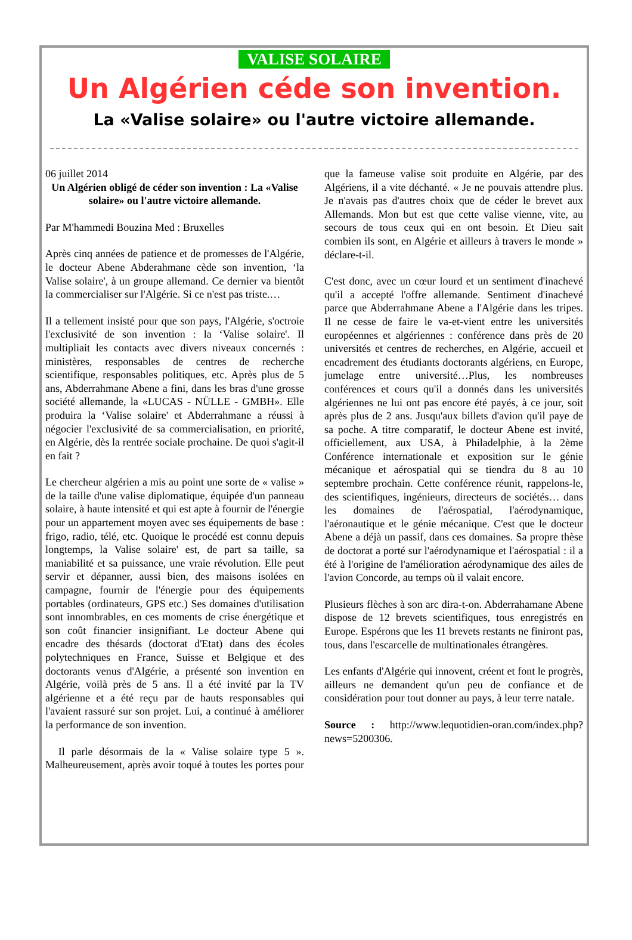VALISE SOLAIRE
Un Algérien céde son invention.
La «Valise solaire» ou l'autre victoire allemande.
06 juillet 2014
Un Algérien obligé de céder son invention : La «Valise solaire» ou l'autre victoire allemande.
Par M'hammedi Bouzina Med : Bruxelles
Après cinq années de patience et de promesses de l'Algérie, le docteur Abene Abderahmane cède son invention, ‘la Valise solaire', à un groupe allemand. Ce dernier va bientôt la commercialiser sur l'Algérie. Si ce n'est pas triste.…
Il a tellement insisté pour que son pays, l'Algérie, s'octroie l'exclusivité de son invention : la ‘Valise solaire'. Il multipliait les contacts avec divers niveaux concernés : ministères, responsables de centres de recherche scientifique, responsables politiques, etc. Après plus de 5 ans, Abderrahmane Abene a fini, dans les bras d'une grosse société allemande, la «LUCAS - NÜLLE - GMBH». Elle produira la ‘Valise solaire' et Abderrahmane a réussi à négocier l'exclusivité de sa commercialisation, en priorité, en Algérie, dès la rentrée sociale prochaine. De quoi s'agit-il en fait ?
Le chercheur algérien a mis au point une sorte de « valise » de la taille d'une valise diplomatique, équipée d'un panneau solaire, à haute intensité et qui est apte à fournir de l'énergie pour un appartement moyen avec ses équipements de base : frigo, radio, télé, etc. Quoique le procédé est connu depuis longtemps, la Valise solaire' est, de part sa taille, sa maniabilité et sa puissance, une vraie révolution. Elle peut servir et dépanner, aussi bien, des maisons isolées en campagne, fournir de l'énergie pour des équipements portables (ordinateurs, GPS etc.) Ses domaines d'utilisation sont innombrables, en ces moments de crise énergétique et son coût financier insignifiant. Le docteur Abene qui encadre des thésards (doctorat d'Etat) dans des écoles polytechniques en France, Suisse et Belgique et des doctorants venus d'Algérie, a présenté son invention en Algérie, voilà près de 5 ans. Il a été invité par la TV algérienne et a été reçu par de hauts responsables qui l'avaient rassuré sur son projet. Lui, a continué à améliorer la performance de son invention.
Il parle désormais de la « Valise solaire type 5 ». Malheureusement, après avoir toqué à toutes les portes pour que la fameuse valise soit produite en Algérie, par des Algériens, il a vite déchanté. « Je ne pouvais attendre plus. Je n'avais pas d'autres choix que de céder le brevet aux Allemands. Mon but est que cette valise vienne, vite, au secours de tous ceux qui en ont besoin. Et Dieu sait combien ils sont, en Algérie et ailleurs à travers le monde » déclare-t-il.
C'est donc, avec un cœur lourd et un sentiment d'inachevé qu'il a accepté l'offre allemande. Sentiment d'inachevé parce que Abderrahmane Abene a l'Algérie dans les tripes. Il ne cesse de faire le va-et-vient entre les universités européennes et algériennes : conférence dans près de 20 universités et centres de recherches, en Algérie, accueil et encadrement des étudiants doctorants algériens, en Europe, jumelage entre université…Plus, les nombreuses conférences et cours qu'il a donnés dans les universités algériennes ne lui ont pas encore été payés, à ce jour, soit après plus de 2 ans. Jusqu'aux billets d'avion qu'il paye de sa poche. A titre comparatif, le docteur Abene est invité, officiellement, aux USA, à Philadelphie, à la 2ème Conférence internationale et exposition sur le génie mécanique et aérospatial qui se tiendra du 8 au 10 septembre prochain. Cette conférence réunit, rappelons-le, des scientifiques, ingénieurs, directeurs de sociétés… dans les domaines de l'aérospatial, l'aérodynamique, l'aéronautique et le génie mécanique. C'est que le docteur Abene a déjà un passif, dans ces domaines. Sa propre thèse de doctorat a porté sur l'aérodynamique et l'aérospatial : il a été à l'origine de l'amélioration aérodynamique des ailes de l'avion Concorde, au temps où il valait encore.
Plusieurs flèches à son arc dira-t-on. Abderrahamane Abene dispose de 12 brevets scientifiques, tous enregistrés en Europe. Espérons que les 11 brevets restants ne finiront pas, tous, dans l'escarcelle de multinationales étrangères.
Les enfants d'Algérie qui innovent, créent et font le progrès, ailleurs ne demandent qu'un peu de confiance et de considération pour tout donner au pays, à leur terre natale.
Source : http://www.lequotidien-oran.com/index.php?news=5200306.